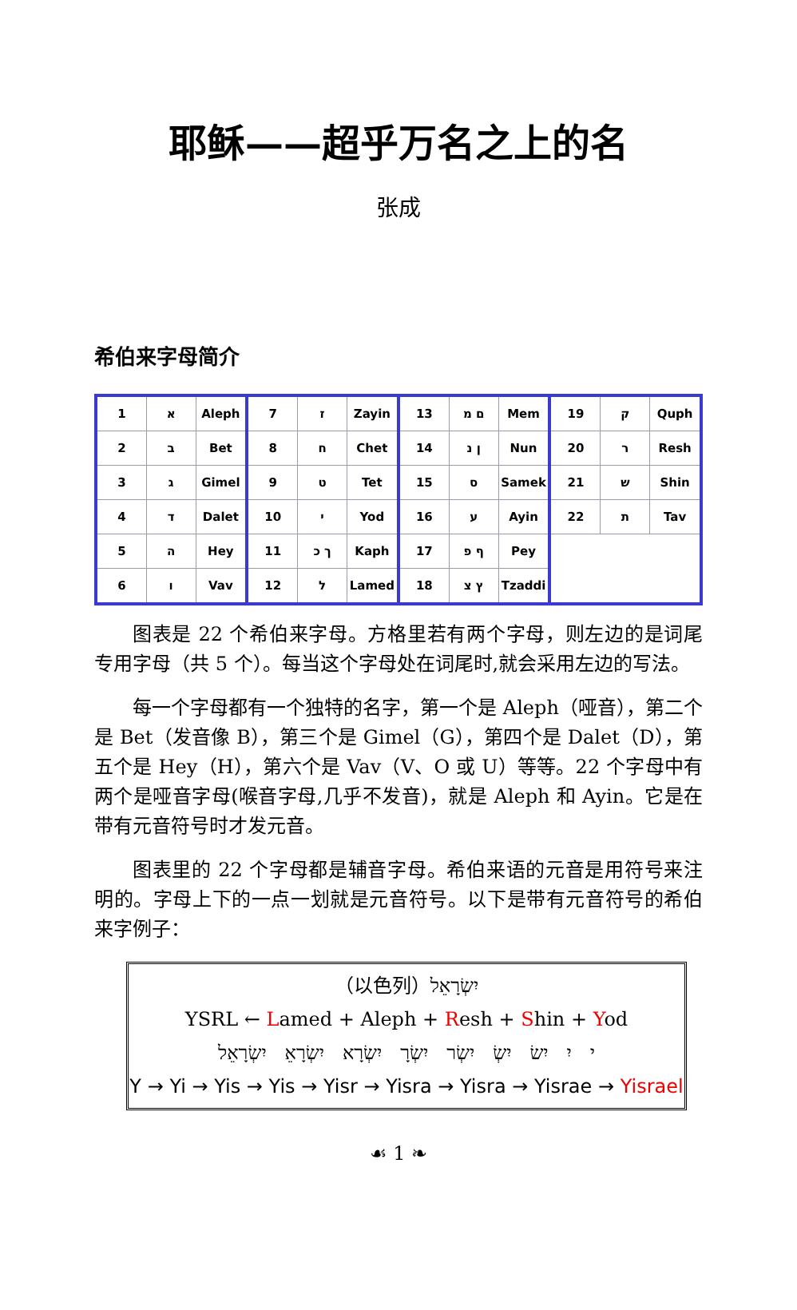耶稣——超乎万名之上的名
张成
希伯来字母简介
| 1 | א | Aleph | 7 | ז | Zayin | 13 | ם מ | Mem | 19 | ק | Quph |
| 2 | ב | Bet | 8 | ח | Chet | 14 | ן נ | Nun | 20 | ר | Resh |
| 3 | ג | Gimel | 9 | ט | Tet | 15 | ס | Samek | 21 | ש | Shin |
| 4 | ד | Dalet | 10 | י | Yod | 16 | ע | Ayin | 22 | ת | Tav |
| 5 | ה | Hey | 11 | ך כ | Kaph | 17 | ף פ | Pey | | | |
| 6 | ו | Vav | 12 | ל | Lamed | 18 | ץ צ | Tzaddi | | | |
图表是 22 个希伯来字母。方格里若有两个字母，则左边的是词尾专用字母（共 5 个）。每当这个字母处在词尾时,就会采用左边的写法。
每一个字母都有一个独特的名字，第一个是 Aleph（哑音），第二个是 Bet（发音像 B），第三个是 Gimel（G），第四个是 Dalet（D），第五个是 Hey（H），第六个是 Vav（V、O 或 U）等等。22 个字母中有两个是哑音字母(喉音字母,几乎不发音)，就是 Aleph 和 Ayin。它是在带有元音符号时才发元音。
图表里的 22 个字母都是辅音字母。希伯来语的元音是用符号来注明的。字母上下的一点一划就是元音符号。以下是带有元音符号的希伯来字例子：
（以色列）יִשְׂרָאֵל
YSRL ← Lamed + Aleph + Resh + Shin + Yod
י יִ יִשׂ יִשְׂ יִשְׂר יִשְׂרָ יִשְׂרָא יִשְׂרָאֵ יִשְׂרָאֵל
Y → Yi → Yis → Yis → Yisr → Yisra → Yisra → Yisrae → Yisrael
☙ 1 ❧